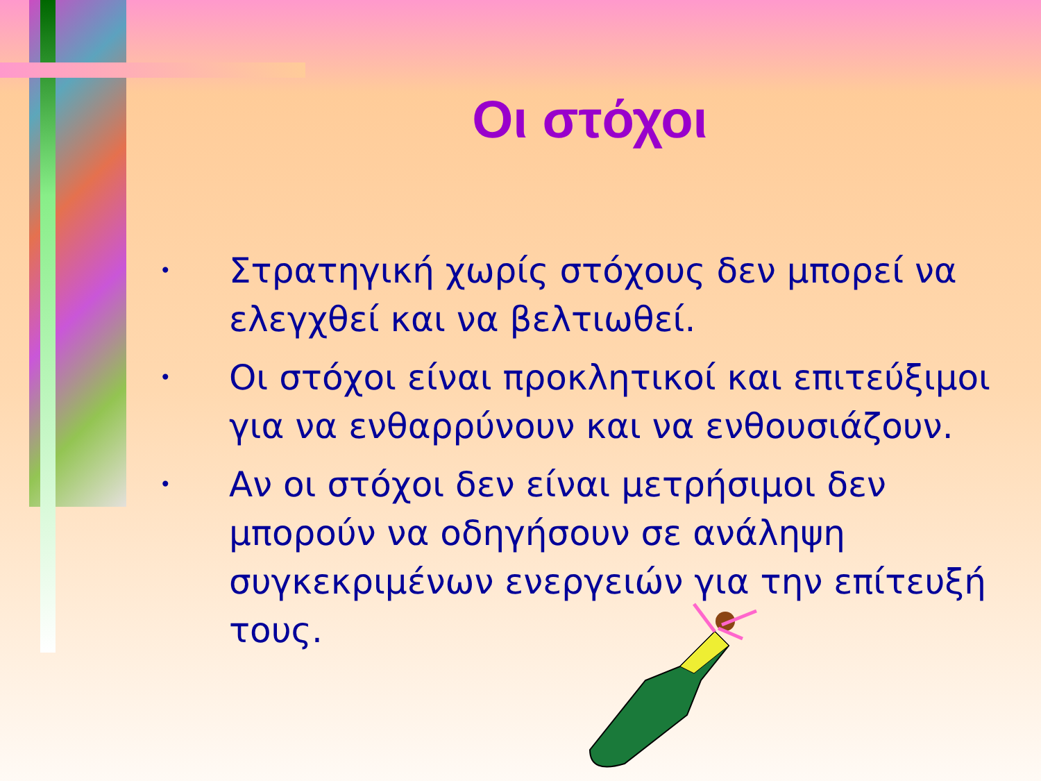Οι στόχοι
• Στρατηγική χωρίς στόχους δεν μπορεί να ελεγχθεί και να βελτιωθεί.
• Οι στόχοι είναι προκλητικοί και επιτεύξιμοι για να ενθαρρύνουν και να ενθουσιάζουν.
• Αν οι στόχοι δεν είναι μετρήσιμοι δεν μπορούν να οδηγήσουν σε ανάληψη συγκεκριμένων ενεργειών για την επίτευξή τους.